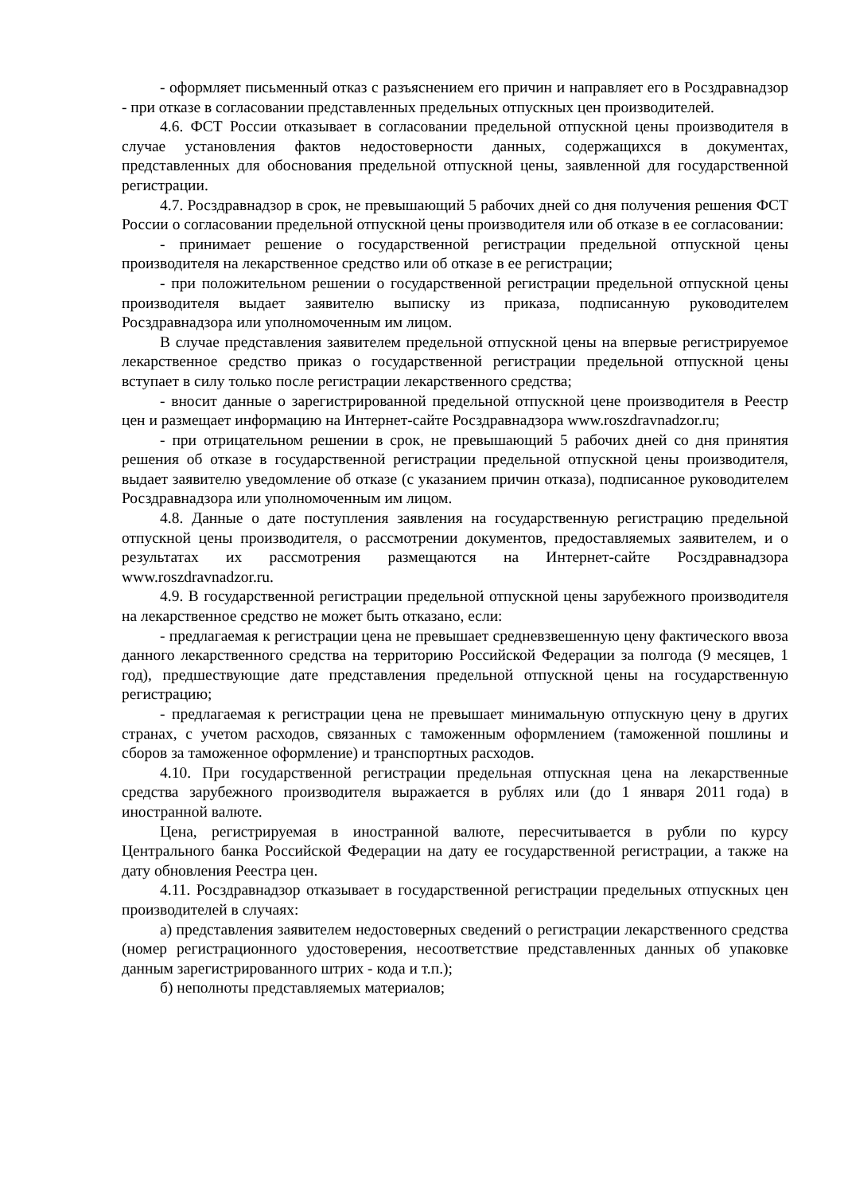- оформляет письменный отказ с разъяснением его причин и направляет его в Росздравнадзор - при отказе в согласовании представленных предельных отпускных цен производителей.
4.6. ФСТ России отказывает в согласовании предельной отпускной цены производителя в случае установления фактов недостоверности данных, содержащихся в документах, представленных для обоснования предельной отпускной цены, заявленной для государственной регистрации.
4.7. Росздравнадзор в срок, не превышающий 5 рабочих дней со дня получения решения ФСТ России о согласовании предельной отпускной цены производителя или об отказе в ее согласовании:
- принимает решение о государственной регистрации предельной отпускной цены производителя на лекарственное средство или об отказе в ее регистрации;
- при положительном решении о государственной регистрации предельной отпускной цены производителя выдает заявителю выписку из приказа, подписанную руководителем Росздравнадзора или уполномоченным им лицом.
В случае представления заявителем предельной отпускной цены на впервые регистрируемое лекарственное средство приказ о государственной регистрации предельной отпускной цены вступает в силу только после регистрации лекарственного средства;
- вносит данные о зарегистрированной предельной отпускной цене производителя в Реестр цен и размещает информацию на Интернет-сайте Росздравнадзора www.roszdravnadzor.ru;
- при отрицательном решении в срок, не превышающий 5 рабочих дней со дня принятия решения об отказе в государственной регистрации предельной отпускной цены производителя, выдает заявителю уведомление об отказе (с указанием причин отказа), подписанное руководителем Росздравнадзора или уполномоченным им лицом.
4.8. Данные о дате поступления заявления на государственную регистрацию предельной отпускной цены производителя, о рассмотрении документов, предоставляемых заявителем, и о результатах их рассмотрения размещаются на Интернет-сайте Росздравнадзора www.roszdravnadzor.ru.
4.9. В государственной регистрации предельной отпускной цены зарубежного производителя на лекарственное средство не может быть отказано, если:
- предлагаемая к регистрации цена не превышает средневзвешенную цену фактического ввоза данного лекарственного средства на территорию Российской Федерации за полгода (9 месяцев, 1 год), предшествующие дате представления предельной отпускной цены на государственную регистрацию;
- предлагаемая к регистрации цена не превышает минимальную отпускную цену в других странах, с учетом расходов, связанных с таможенным оформлением (таможенной пошлины и сборов за таможенное оформление) и транспортных расходов.
4.10. При государственной регистрации предельная отпускная цена на лекарственные средства зарубежного производителя выражается в рублях или (до 1 января 2011 года) в иностранной валюте.
Цена, регистрируемая в иностранной валюте, пересчитывается в рубли по курсу Центрального банка Российской Федерации на дату ее государственной регистрации, а также на дату обновления Реестра цен.
4.11. Росздравнадзор отказывает в государственной регистрации предельных отпускных цен производителей в случаях:
а) представления заявителем недостоверных сведений о регистрации лекарственного средства (номер регистрационного удостоверения, несоответствие представленных данных об упаковке данным зарегистрированного штрих - кода и т.п.);
б) неполноты представляемых материалов;